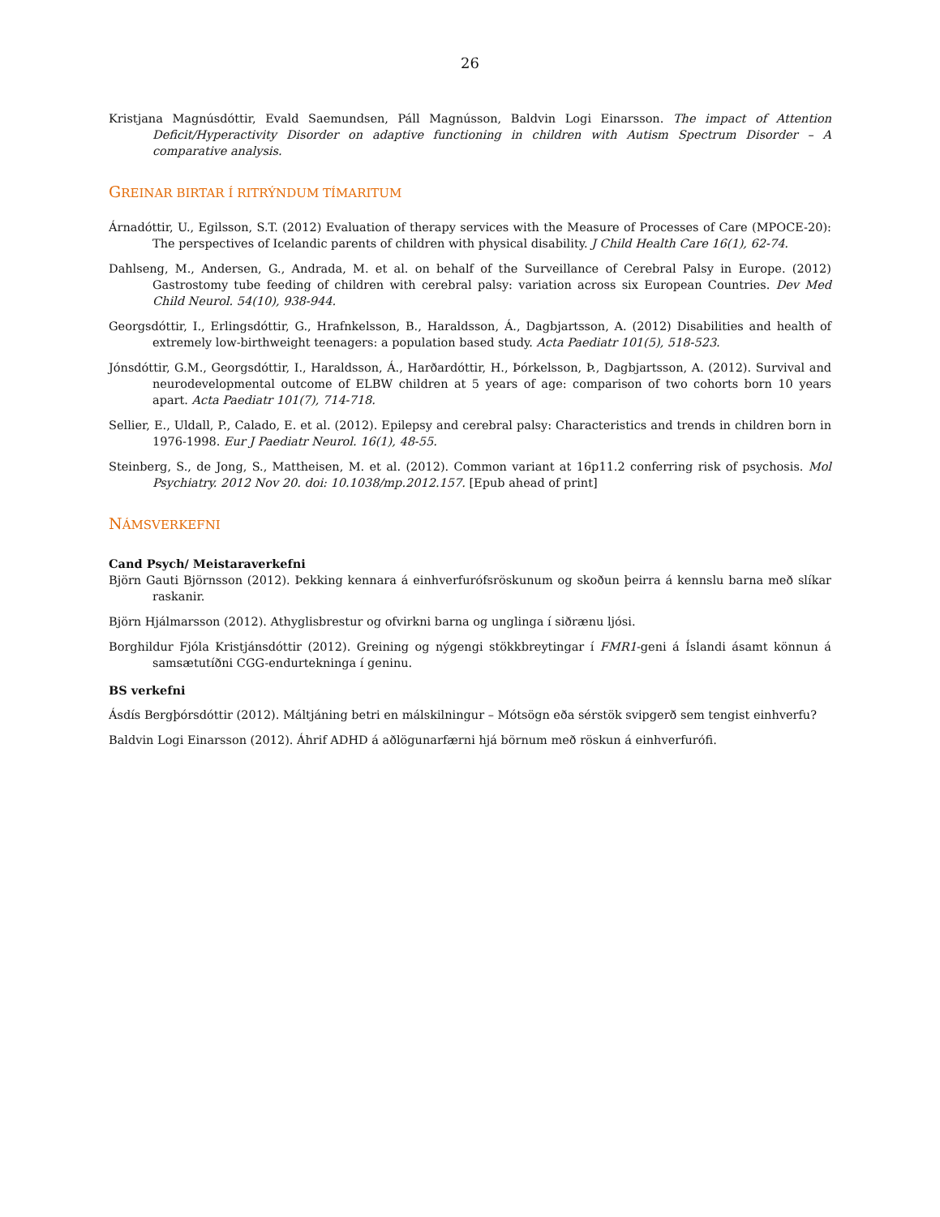26
Kristjana Magnúsdóttir, Evald Saemundsen, Páll Magnússon, Baldvin Logi Einarsson. The impact of Attention Deficit/Hyperactivity Disorder on adaptive functioning in children with Autism Spectrum Disorder – A comparative analysis.
GREINAR BIRTAR Í RITRÝNDUM TÍMARITUM
Árnadóttir, U., Egilsson, S.T. (2012) Evaluation of therapy services with the Measure of Processes of Care (MPOCE-20): The perspectives of Icelandic parents of children with physical disability. J Child Health Care 16(1), 62-74.
Dahlseng, M., Andersen, G., Andrada, M. et al. on behalf of the Surveillance of Cerebral Palsy in Europe. (2012) Gastrostomy tube feeding of children with cerebral palsy: variation across six European Countries. Dev Med Child Neurol. 54(10), 938-944.
Georgsdóttir, I., Erlingsdóttir, G., Hrafnkelsson, B., Haraldsson, Á., Dagbjartsson, A. (2012) Disabilities and health of extremely low-birthweight teenagers: a population based study. Acta Paediatr 101(5), 518-523.
Jónsdóttir, G.M., Georgsdóttir, I., Haraldsson, Á., Harðardóttir, H., Þórkelsson, Þ., Dagbjartsson, A. (2012). Survival and neurodevelopmental outcome of ELBW children at 5 years of age: comparison of two cohorts born 10 years apart. Acta Paediatr 101(7), 714-718.
Sellier, E., Uldall, P., Calado, E. et al. (2012). Epilepsy and cerebral palsy: Characteristics and trends in children born in 1976-1998. Eur J Paediatr Neurol. 16(1), 48-55.
Steinberg, S., de Jong, S., Mattheisen, M. et al. (2012). Common variant at 16p11.2 conferring risk of psychosis. Mol Psychiatry. 2012 Nov 20. doi: 10.1038/mp.2012.157. [Epub ahead of print]
NÁMSVERKEFNI
Cand Psych/ Meistaraverkefni
Björn Gauti Björnsson (2012). Þekking kennara á einhverfurófsröskunum og skoðun þeirra á kennslu barna með slíkar raskanir.
Björn Hjálmarsson (2012). Athyglisbrestur og ofvirkni barna og unglinga í siðrænu ljósi.
Borghildur Fjóla Kristjánsdóttir (2012). Greining og nýgengi stökkbreytingar í FMR1-geni á Íslandi ásamt könnun á samsætutíðni CGG-endurtekninga í geninu.
BS verkefni
Ásdís Bergþórsdóttir (2012). Máltjáning betri en málskilningur – Mótsögn eða sérstök svipgerð sem tengist einhverfu?
Baldvin Logi Einarsson (2012). Áhrif ADHD á aðlögunarfærni hjá börnum með röskun á einhverfurófi.